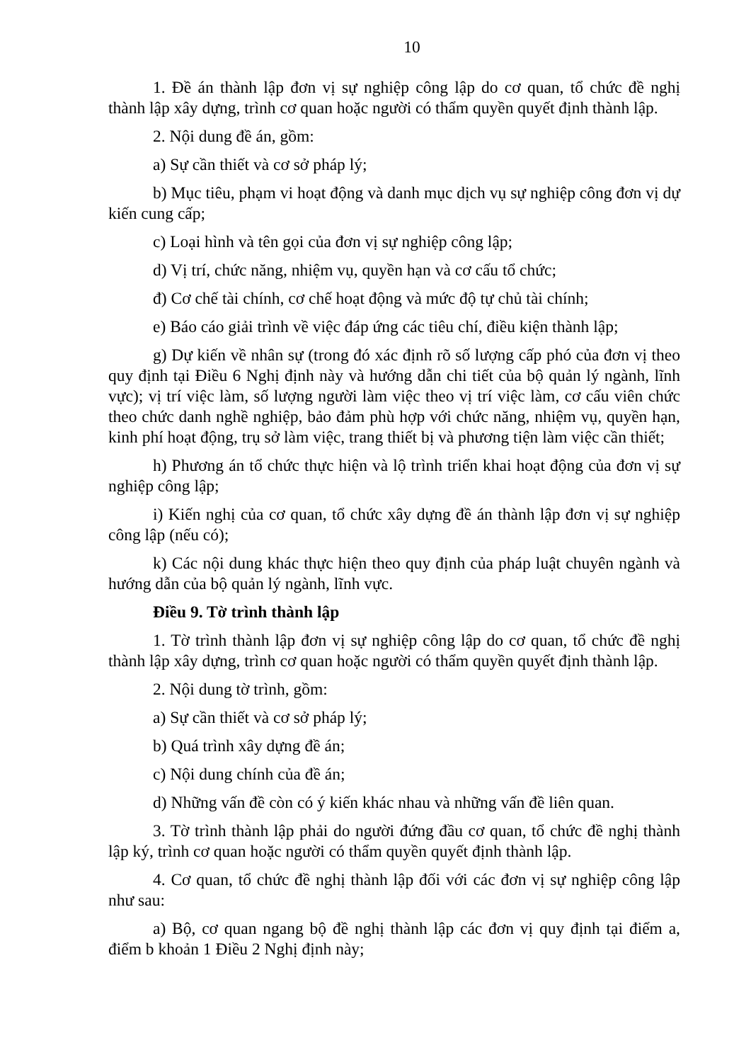10
1. Đề án thành lập đơn vị sự nghiệp công lập do cơ quan, tổ chức đề nghị thành lập xây dựng, trình cơ quan hoặc người có thẩm quyền quyết định thành lập.
2. Nội dung đề án, gồm:
a) Sự cần thiết và cơ sở pháp lý;
b) Mục tiêu, phạm vi hoạt động và danh mục dịch vụ sự nghiệp công đơn vị dự kiến cung cấp;
c) Loại hình và tên gọi của đơn vị sự nghiệp công lập;
d) Vị trí, chức năng, nhiệm vụ, quyền hạn và cơ cấu tổ chức;
đ) Cơ chế tài chính, cơ chế hoạt động và mức độ tự chủ tài chính;
e) Báo cáo giải trình về việc đáp ứng các tiêu chí, điều kiện thành lập;
g) Dự kiến về nhân sự (trong đó xác định rõ số lượng cấp phó của đơn vị theo quy định tại Điều 6 Nghị định này và hướng dẫn chi tiết của bộ quản lý ngành, lĩnh vực); vị trí việc làm, số lượng người làm việc theo vị trí việc làm, cơ cấu viên chức theo chức danh nghề nghiệp, bảo đảm phù hợp với chức năng, nhiệm vụ, quyền hạn, kinh phí hoạt động, trụ sở làm việc, trang thiết bị và phương tiện làm việc cần thiết;
h) Phương án tổ chức thực hiện và lộ trình triển khai hoạt động của đơn vị sự nghiệp công lập;
i) Kiến nghị của cơ quan, tổ chức xây dựng đề án thành lập đơn vị sự nghiệp công lập (nếu có);
k) Các nội dung khác thực hiện theo quy định của pháp luật chuyên ngành và hướng dẫn của bộ quản lý ngành, lĩnh vực.
Điều 9. Tờ trình thành lập
1. Tờ trình thành lập đơn vị sự nghiệp công lập do cơ quan, tổ chức đề nghị thành lập xây dựng, trình cơ quan hoặc người có thẩm quyền quyết định thành lập.
2. Nội dung tờ trình, gồm:
a) Sự cần thiết và cơ sở pháp lý;
b) Quá trình xây dựng đề án;
c) Nội dung chính của đề án;
d) Những vấn đề còn có ý kiến khác nhau và những vấn đề liên quan.
3. Tờ trình thành lập phải do người đứng đầu cơ quan, tổ chức đề nghị thành lập ký, trình cơ quan hoặc người có thẩm quyền quyết định thành lập.
4. Cơ quan, tổ chức đề nghị thành lập đối với các đơn vị sự nghiệp công lập như sau:
a) Bộ, cơ quan ngang bộ đề nghị thành lập các đơn vị quy định tại điểm a, điểm b khoản 1 Điều 2 Nghị định này;